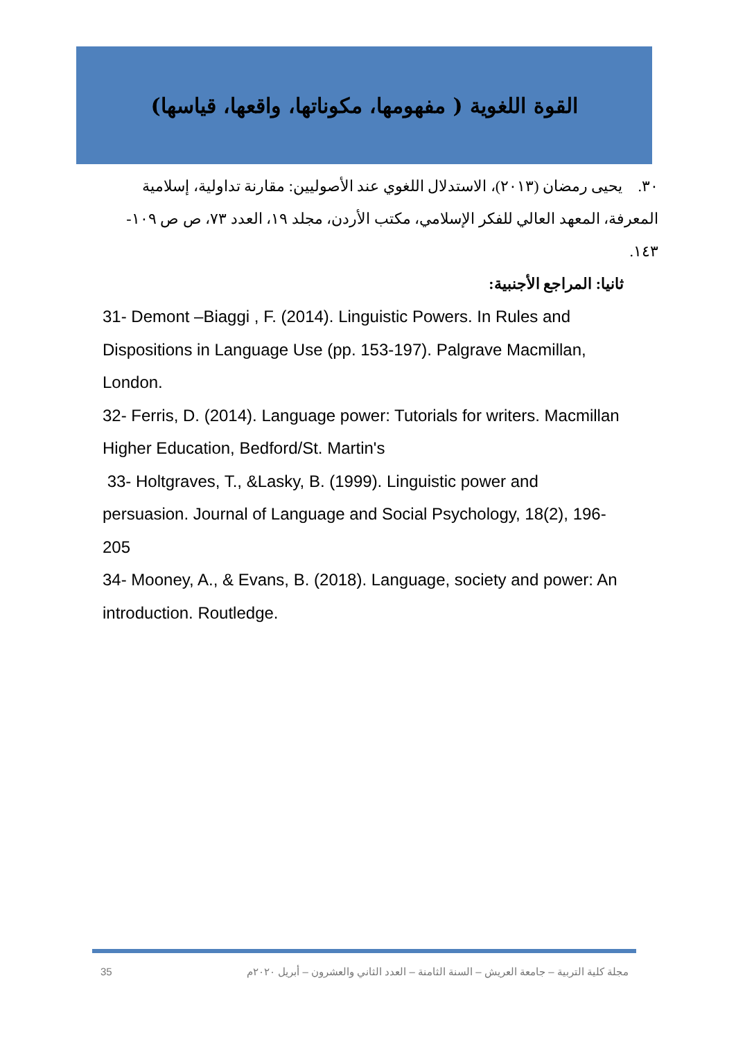القوة اللغوية ( مفهومها، مكوناتها، واقعها، قياسها)
٣٠. يحيى رمضان (٢٠١٣)، الاستدلال اللغوي عند الأصوليين: مقارنة تداولية، إسلامية المعرفة، المعهد العالي للفكر الإسلامي، مكتب الأردن، مجلد ١٩، العدد ٧٣، ص ص ١٠٩- ١٤٣.
ثانيا: المراجع الأجنبية:
31- Demont –Biaggi , F. (2014). Linguistic Powers. In Rules and Dispositions in Language Use (pp. 153-197). Palgrave Macmillan, London.
32- Ferris, D. (2014). Language power: Tutorials for writers. Macmillan Higher Education, Bedford/St. Martin's
33- Holtgraves, T., &Lasky, B. (1999). Linguistic power and persuasion. Journal of Language and Social Psychology, 18(2), 196-205
34- Mooney, A., & Evans, B. (2018). Language, society and power: An introduction. Routledge.
35 مجلة كلية التربية – جامعة العريش – السنة الثامنة – العدد الثاني والعشرون – أبريل ٢٠٢٠م